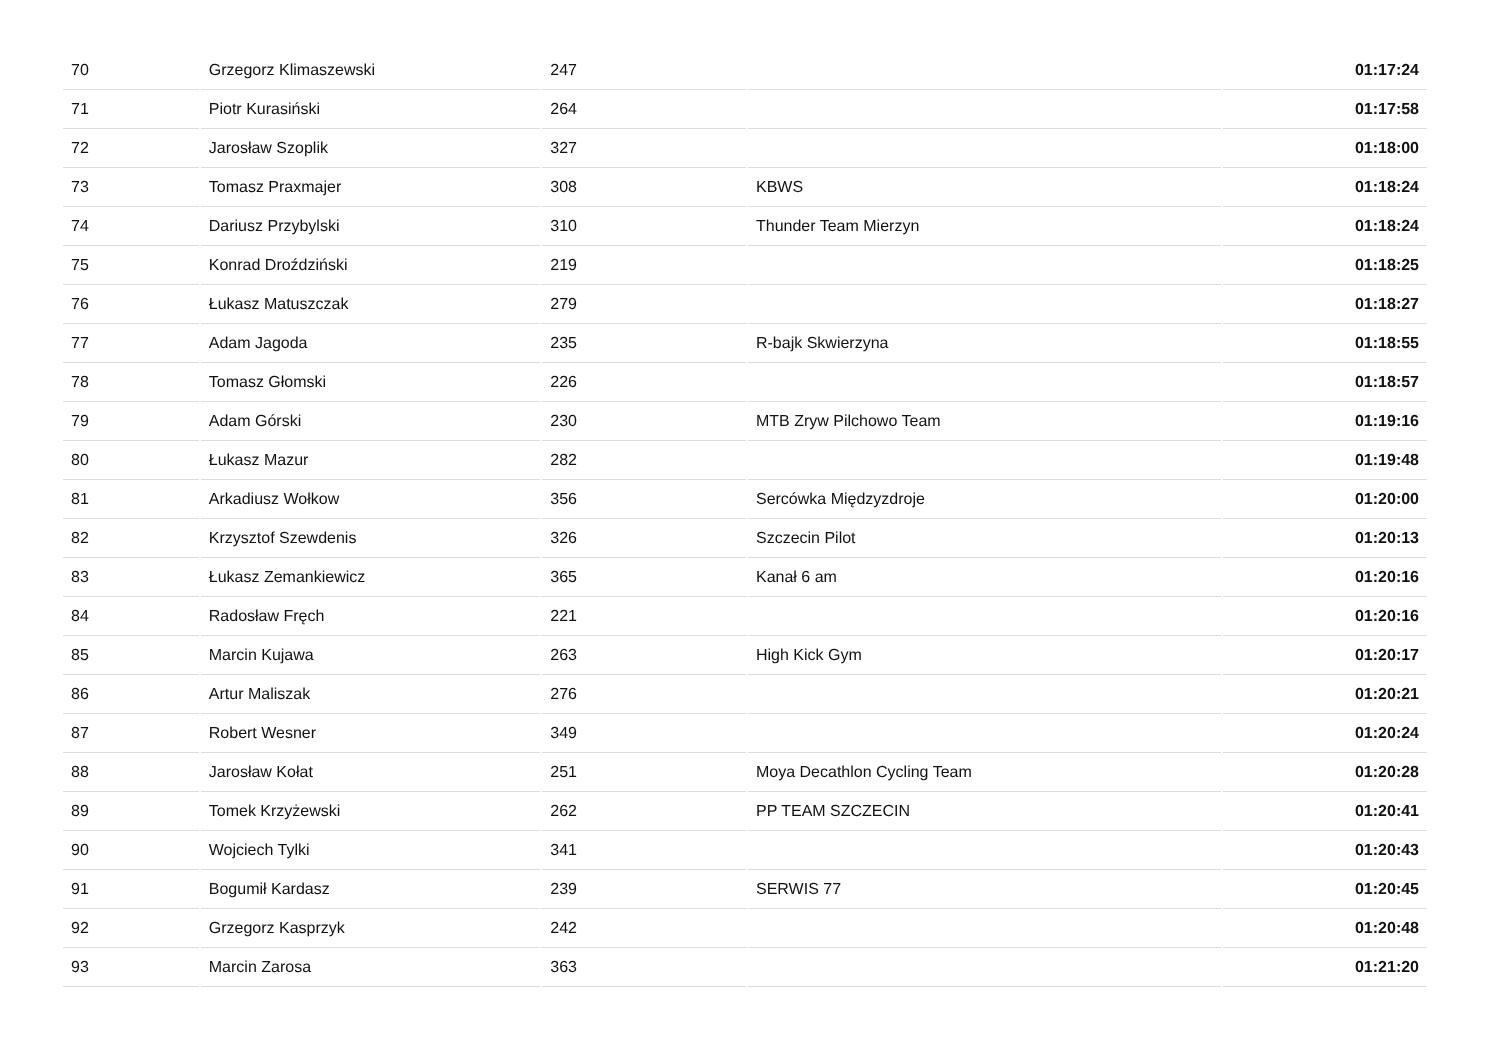| 70 | Grzegorz Klimaszewski | 247 | | 01:17:24 |
| 71 | Piotr Kurasiński | 264 | | 01:17:58 |
| 72 | Jarosław Szoplik | 327 | | 01:18:00 |
| 73 | Tomasz Praxmajer | 308 | KBWS | 01:18:24 |
| 74 | Dariusz Przybylski | 310 | Thunder Team Mierzyn | 01:18:24 |
| 75 | Konrad Droździński | 219 | | 01:18:25 |
| 76 | Łukasz Matuszczak | 279 | | 01:18:27 |
| 77 | Adam Jagoda | 235 | R-bajk Skwierzyna | 01:18:55 |
| 78 | Tomasz Głomski | 226 | | 01:18:57 |
| 79 | Adam Górski | 230 | MTB Zryw Pilchowo Team | 01:19:16 |
| 80 | Łukasz Mazur | 282 | | 01:19:48 |
| 81 | Arkadiusz Wołkow | 356 | Sercówka Międzyzdroje | 01:20:00 |
| 82 | Krzysztof Szewdenis | 326 | Szczecin Pilot | 01:20:13 |
| 83 | Łukasz Zemankiewicz | 365 | Kanał 6 am | 01:20:16 |
| 84 | Radosław Fręch | 221 | | 01:20:16 |
| 85 | Marcin Kujawa | 263 | High Kick Gym | 01:20:17 |
| 86 | Artur Maliszak | 276 | | 01:20:21 |
| 87 | Robert Wesner | 349 | | 01:20:24 |
| 88 | Jarosław Kołat | 251 | Moya Decathlon Cycling Team | 01:20:28 |
| 89 | Tomek Krzyżewski | 262 | PP TEAM SZCZECIN | 01:20:41 |
| 90 | Wojciech Tylki | 341 | | 01:20:43 |
| 91 | Bogumił Kardasz | 239 | SERWIS 77 | 01:20:45 |
| 92 | Grzegorz Kasprzyk | 242 | | 01:20:48 |
| 93 | Marcin Zarosa | 363 | | 01:21:20 |